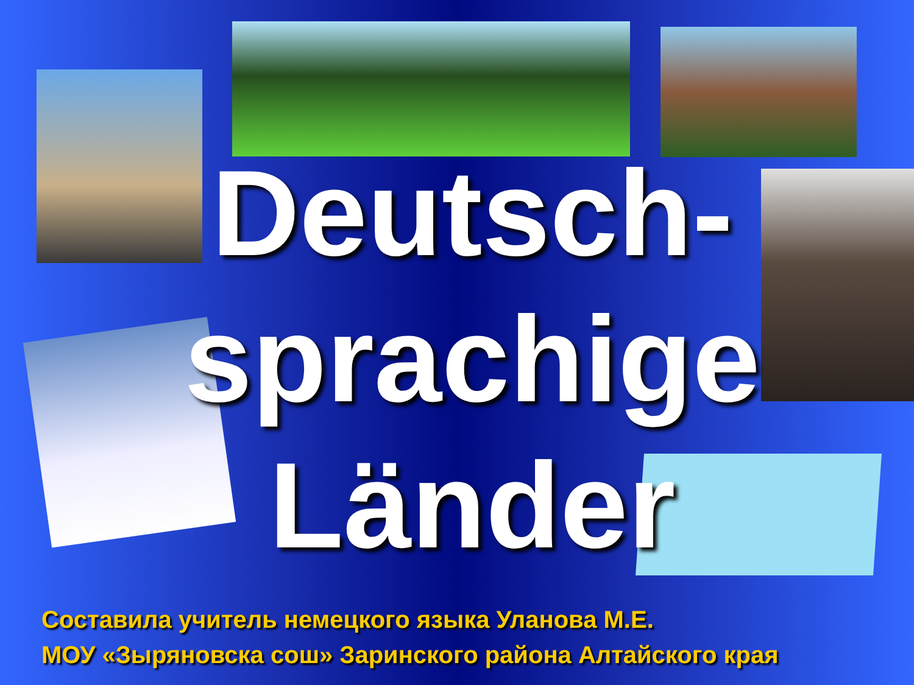Deutsch-
sprachige
Länder
Составила учитель немецкого языка Уланова М.Е.
МОУ «Зыряновска сош» Заринского района Алтайского края